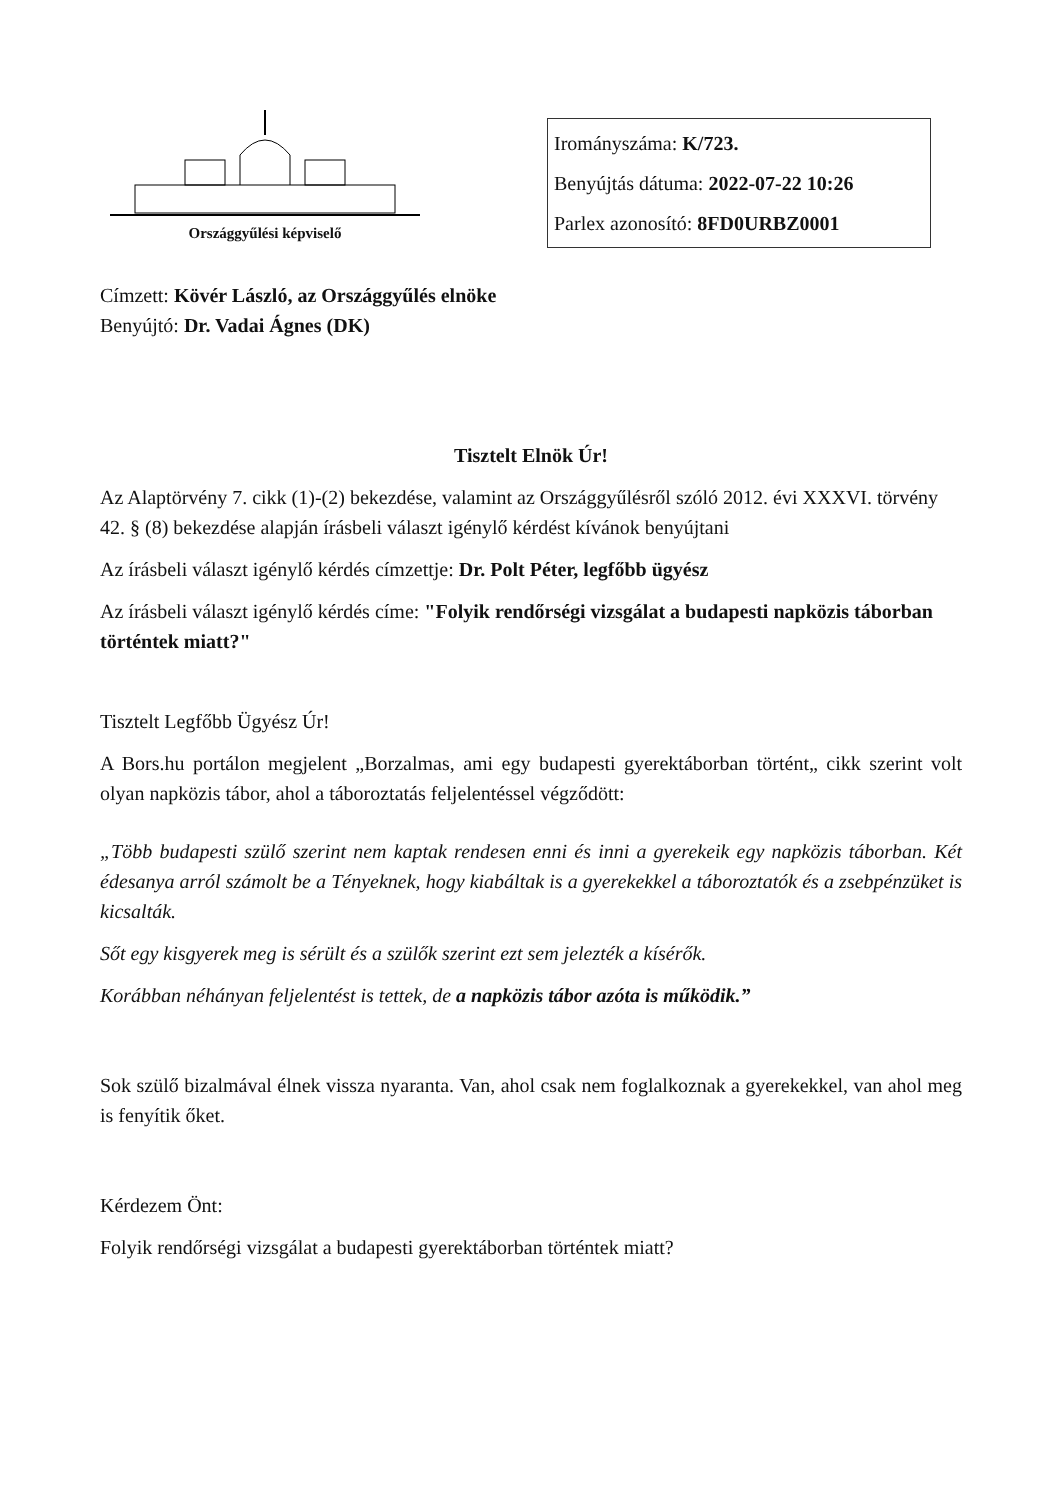Országgyűlési képviselő
Irományszáma: K/723.
Benyújtás dátuma: 2022-07-22 10:26
Parlex azonosító: 8FD0URBZ0001
Címzett: Kövér László, az Országgyűlés elnöke
Benyújtó: Dr. Vadai Ágnes (DK)
Tisztelt Elnök Úr!
Az Alaptörvény 7. cikk (1)-(2) bekezdése, valamint az Országgyűlésről szóló 2012. évi XXXVI. törvény 42. § (8) bekezdése alapján írásbeli választ igénylő kérdést kívánok benyújtani
Az írásbeli választ igénylő kérdés címzettje: Dr. Polt Péter, legfőbb ügyész
Az írásbeli választ igénylő kérdés címe: "Folyik rendőrségi vizsgálat a budapesti napközis táborban történtek miatt?"
Tisztelt Legfőbb Ügyész Úr!
A Bors.hu portálon megjelent „Borzalmas, ami egy budapesti gyerektáborban történt„ cikk szerint volt olyan napközis tábor, ahol a táboroztatás feljelentéssel végződött:
„Több budapesti szülő szerint nem kaptak rendesen enni és inni a gyerekeik egy napközis táborban. Két édesanya arról számolt be a Tényeknek, hogy kiabáltak is a gyerekekkel a táboroztatók és a zsebpénzüket is kicsalták.
Sőt egy kisgyerek meg is sérült és a szülők szerint ezt sem jelezték a kísérők.
Korábban néhányan feljelentést is tettek, de a napközis tábor azóta is működik.”
Sok szülő bizalmával élnek vissza nyaranta. Van, ahol csak nem foglalkoznak a gyerekekkel, van ahol meg is fenyítik őket.
Kérdezem Önt:
Folyik rendőrségi vizsgálat a budapesti gyerektáborban történtek miatt?